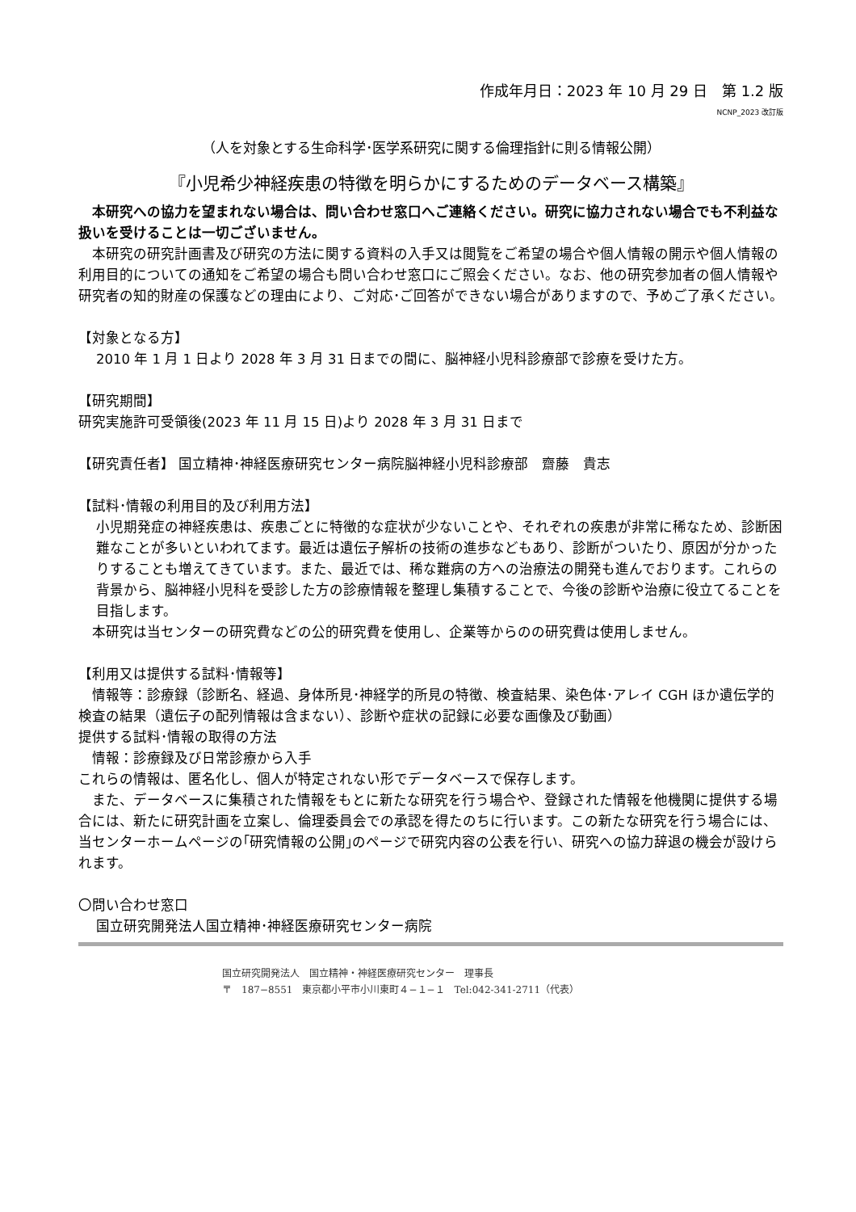作成年月日：2023 年 10 月 29 日　第 1.2 版
NCNP_2023 改訂版
（人を対象とする生命科学･医学系研究に関する倫理指針に則る情報公開）
『小児希少神経疾患の特徴を明らかにするためのデータベース構築』
　本研究への協力を望まれない場合は、問い合わせ窓口へご連絡ください。研究に協力されない場合でも不利益な扱いを受けることは一切ございません。
　本研究の研究計画書及び研究の方法に関する資料の入手又は閲覧をご希望の場合や個人情報の開示や個人情報の利用目的についての通知をご希望の場合も問い合わせ窓口にご照会ください。なお、他の研究参加者の個人情報や研究者の知的財産の保護などの理由により、ご対応･ご回答ができない場合がありますので、予めご了承ください。
【対象となる方】
2010 年 1 月 1 日より 2028 年 3 月 31 日までの間に、脳神経小児科診療部で診療を受けた方。
【研究期間】
研究実施許可受領後(2023 年 11 月 15 日)より 2028 年 3 月 31 日まで
【研究責任者】 国立精神･神経医療研究センター病院脳神経小児科診療部　齋藤　貴志
【試料･情報の利用目的及び利用方法】
小児期発症の神経疾患は、疾患ごとに特徴的な症状が少ないことや、それぞれの疾患が非常に稀なため、診断困難なことが多いといわれてます。最近は遺伝子解析の技術の進歩などもあり、診断がついたり、原因が分かったりすることも増えてきています。また、最近では、稀な難病の方への治療法の開発も進んでおります。これらの背景から、脳神経小児科を受診した方の診療情報を整理し集積することで、今後の診断や治療に役立てることを目指します。
　本研究は当センターの研究費などの公的研究費を使用し、企業等からのの研究費は使用しません。
【利用又は提供する試料･情報等】
　情報等：診療録（診断名、経過、身体所見･神経学的所見の特徴、検査結果、染色体･アレイ CGH ほか遺伝学的検査の結果（遺伝子の配列情報は含まない）、診断や症状の記録に必要な画像及び動画）
提供する試料･情報の取得の方法
　情報：診療録及び日常診療から入手
これらの情報は、匿名化し、個人が特定されない形でデータベースで保存します。
　また、データベースに集積された情報をもとに新たな研究を行う場合や、登録された情報を他機関に提供する場合には、新たに研究計画を立案し、倫理委員会での承認を得たのちに行います。この新たな研究を行う場合には、当センターホームページの｢研究情報の公開｣のページで研究内容の公表を行い、研究への協力辞退の機会が設けられます。
〇問い合わせ窓口
国立研究開発法人国立精神･神経医療研究センター病院
国立研究開発法人　国立精神・神経医療研究センター　理事長
〒　187−8551　東京都小平市小川東町４−１−１　Tel:042-341-2711（代表）